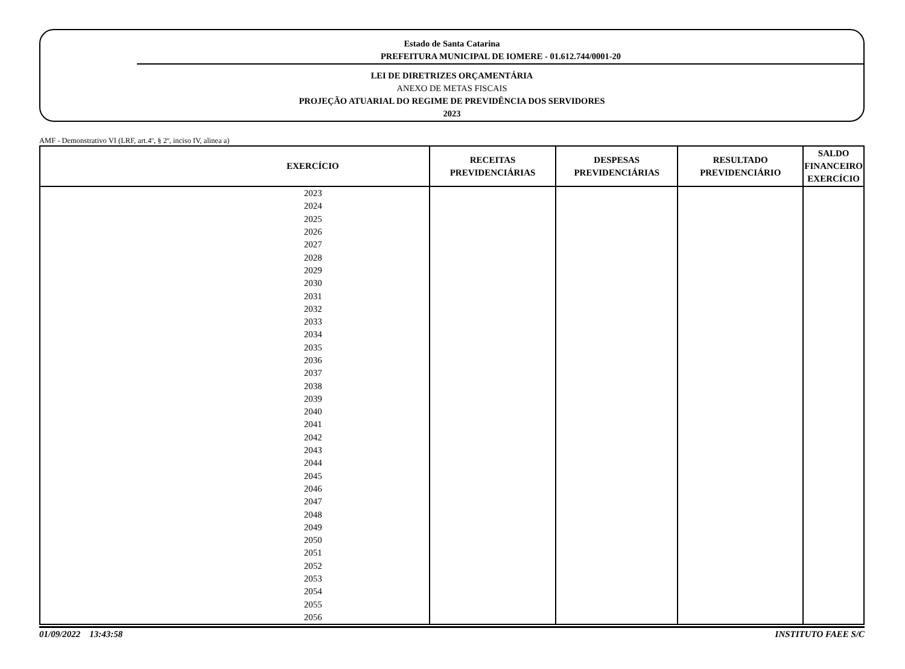Estado de Santa Catarina
PREFEITURA MUNICIPAL DE IOMERE - 01.612.744/0001-20
LEI DE DIRETRIZES ORÇAMENTÁRIA
ANEXO DE METAS FISCAIS
PROJEÇÃO ATUARIAL DO REGIME DE PREVIDÊNCIA DOS SERVIDORES
2023
AMF - Demonstrativo VI (LRF, art.4º, § 2º, inciso IV, alinea a)
| EXERCÍCIO | RECEITAS PREVIDENCIÁRIAS | DESPESAS PREVIDENCIÁRIAS | RESULTADO PREVIDENCIÁRIO | SALDO FINANCEIRO EXERCÍCIO |
| --- | --- | --- | --- | --- |
| 2023 | | | | |
| 2024 | | | | |
| 2025 | | | | |
| 2026 | | | | |
| 2027 | | | | |
| 2028 | | | | |
| 2029 | | | | |
| 2030 | | | | |
| 2031 | | | | |
| 2032 | | | | |
| 2033 | | | | |
| 2034 | | | | |
| 2035 | | | | |
| 2036 | | | | |
| 2037 | | | | |
| 2038 | | | | |
| 2039 | | | | |
| 2040 | | | | |
| 2041 | | | | |
| 2042 | | | | |
| 2043 | | | | |
| 2044 | | | | |
| 2045 | | | | |
| 2046 | | | | |
| 2047 | | | | |
| 2048 | | | | |
| 2049 | | | | |
| 2050 | | | | |
| 2051 | | | | |
| 2052 | | | | |
| 2053 | | | | |
| 2054 | | | | |
| 2055 | | | | |
| 2056 | | | | |
01/09/2022 13:43:58 INSTITUTO FAEE S/C